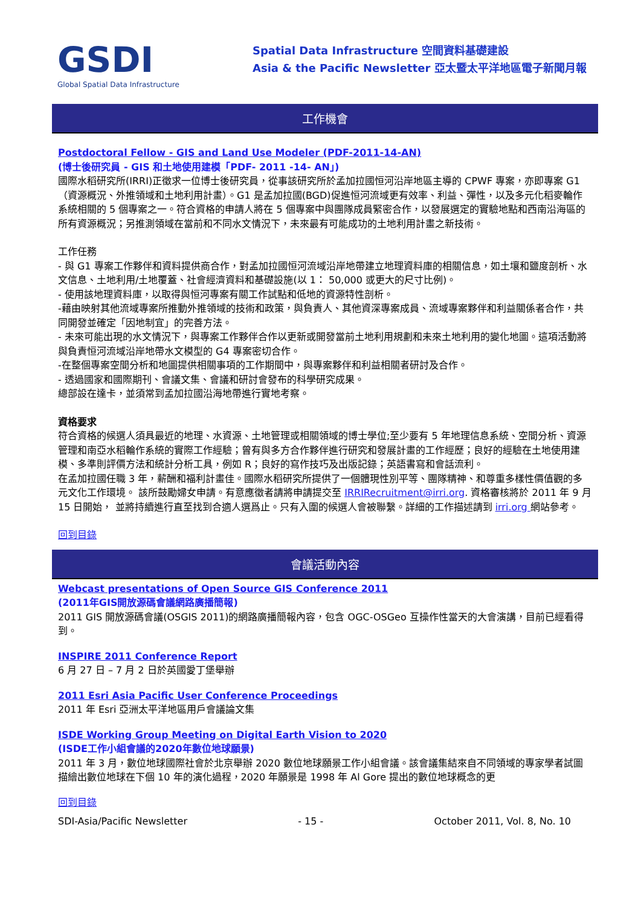GSDI
Global Spatial Data Infrastructure
Spatial Data Infrastructure 空間資料基礎建設
Asia & the Pacific Newsletter 亞太暨太平洋地區電子新聞月報
工作機會
Postdoctoral Fellow - GIS and Land Use Modeler (PDF-2011-14-AN)
(博士後研究員 - GIS 和土地使用建模「PDF- 2011 -14- AN」)
國際水稻研究所(IRRI)正徵求一位博士後研究員，從事該研究所於孟加拉國恒河沿岸地區主導的 CPWF 專案，亦即專案 G1（資源概況、外推領域和土地利用計畫）。G1 是孟加拉國(BGD)促進恒河流域更有效率、利益、彈性，以及多元化稻麥輪作系統相關的 5 個專案之一。符合資格的申請人將在 5 個專案中與團隊成員緊密合作，以發展選定的實驗地點和西南沿海區的所有資源概況；另推測領域在當前和不同水文情況下，未來最有可能成功的土地利用計畫之新技術。
工作任務
- 與 G1 專案工作夥伴和資料提供商合作，對孟加拉國恒河流域沿岸地帶建立地理資料庫的相關信息，如土壤和鹽度剖析、水文信息、土地利用/土地覆蓋、社會經濟資料和基礎設施(以 1： 50,000 或更大的尺寸比例)。
- 使用該地理資料庫，以取得與恒河專案有關工作試點和低地的資源特性剖析。
-藉由映射其他流域專案所推動外推領域的技術和政策，與負責人、其他資深專案成員、流域專案夥伴和利益關係者合作，共同開發並確定「因地制宜」的完善方法。
- 未來可能出現的水文情況下，與專案工作夥伴合作以更新或開發當前土地利用規劃和未來土地利用的變化地圖。這項活動將與負責恒河流域沿岸地帶水文模型的 G4 專案密切合作。
-在整個專案空間分析和地圖提供相關事項的工作期間中，與專案夥伴和利益相關者研討及合作。
- 透過國家和國際期刊、會議文集、會議和研討會發布的科學研究成果。
總部設在達卡，並須常到孟加拉國沿海地帶進行實地考察。
資格要求
符合資格的候選人須具最近的地理、水資源、土地管理或相關領域的博士學位;至少要有 5 年地理信息系統、空間分析、資源管理和南亞水稻輪作系統的實際工作經驗；曾有與多方合作夥伴進行研究和發展計畫的工作經歷；良好的經驗在土地使用建模、多準則評價方法和統計分析工具，例如 R；良好的寫作技巧及出版記錄；英語書寫和會話流利。
在孟加拉國任職 3 年，薪酬和福利計畫佳。國際水稻研究所提供了一個體現性別平等、團隊精神、和尊重多樣性價值觀的多元文化工作環境。 該所鼓勵婦女申請。有意應徵者請將申請提交至 IRRIRecruitment@irri.org. 資格審核將於 2011 年 9 月 15 日開始， 並將持續進行直至找到合適人選爲止。只有入圍的候選人會被聯繫。詳細的工作描述請到 irri.org 網站參考。
回到目錄
會議活動內容
Webcast presentations of Open Source GIS Conference 2011
(2011年GIS開放源碼會議網路廣播簡報)
2011 GIS 開放源碼會議(OSGIS 2011)的網路廣播簡報內容，包含 OGC-OSGeo 互操作性當天的大會演講，目前已經看得到。
INSPIRE 2011 Conference Report
6 月 27 日 – 7 月 2 日於英國愛丁堡舉辦
2011 Esri Asia Pacific User Conference Proceedings
2011 年 Esri 亞洲太平洋地區用戶會議論文集
ISDE Working Group Meeting on Digital Earth Vision to 2020
(ISDE工作小組會議的2020年數位地球願景)
2011 年 3 月，數位地球國際社會於北京舉辦 2020 數位地球願景工作小組會議。該會議集結來自不同領域的專家學者試圖描繪出數位地球在下個 10 年的演化過程，2020 年願景是 1998 年 Al Gore 提出的數位地球概念的更
回到目錄
SDI-Asia/Pacific Newsletter - 15 - October 2011, Vol. 8, No. 10